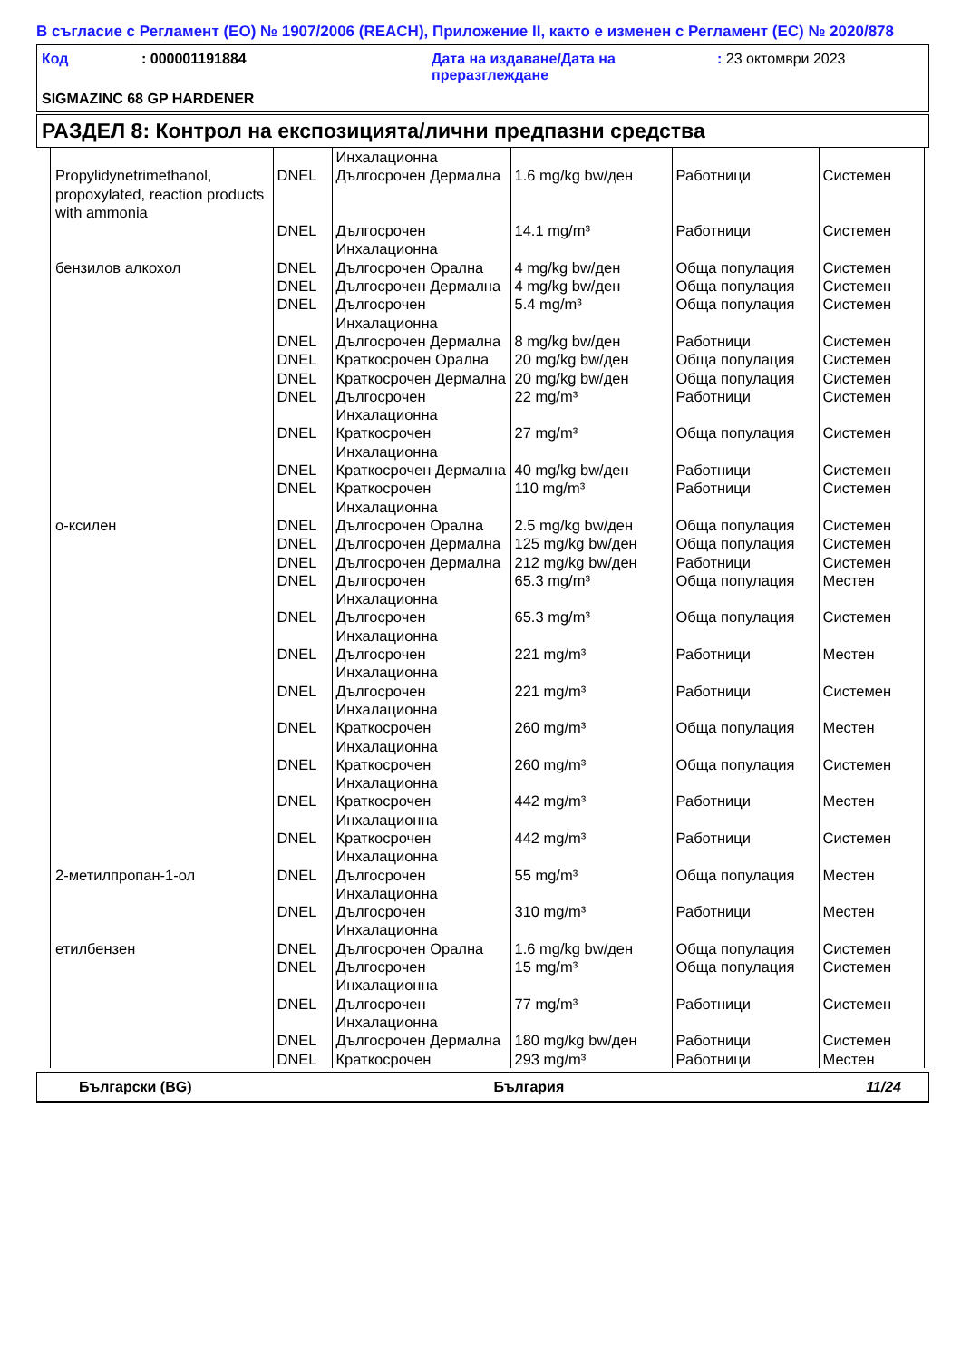В съгласие с Регламент (ЕО) № 1907/2006 (REACH), Приложение II, както е изменен с Регламент (ЕС) № 2020/878
| Код | : 000001191884 | Дата на издаване/Дата на преразглеждане | : 23 октомври 2023 |
SIGMAZINC 68 GP HARDENER
РАЗДЕЛ 8: Контрол на експозицията/лични предпазни средства
| Propylidynetrimethanol, propoxylated, reaction products with ammonia | DNEL | Инхалационна Дългосрочен Дермална | 1.6 mg/kg bw/ден | Работници | Системен |
| | DNEL | Дългосрочен Инхалационна | 14.1 mg/m³ | Работници | Системен |
| бензилов алкохол | DNEL | Дългосрочен Орална | 4 mg/kg bw/ден | Обща популация | Системен |
| | DNEL | Дългосрочен Дермална | 4 mg/kg bw/ден | Обща популация | Системен |
| | DNEL | Дългосрочен Инхалационна | 5.4 mg/m³ | Обща популация | Системен |
| | DNEL | Дългосрочен Дермална | 8 mg/kg bw/ден | Работници | Системен |
| | DNEL | Краткосрочен Орална | 20 mg/kg bw/ден | Обща популация | Системен |
| | DNEL | Краткосрочен Дермална | 20 mg/kg bw/ден | Обща популация | Системен |
| | DNEL | Дългосрочен Инхалационна | 22 mg/m³ | Работници | Системен |
| | DNEL | Краткосрочен Инхалационна | 27 mg/m³ | Обща популация | Системен |
| | DNEL | Краткосрочен Дермална | 40 mg/kg bw/ден | Работници | Системен |
| | DNEL | Краткосрочен Инхалационна | 110 mg/m³ | Работници | Системен |
| о-ксилен | DNEL | Дългосрочен Орална | 2.5 mg/kg bw/ден | Обща популация | Системен |
| | DNEL | Дългосрочен Дермална | 125 mg/kg bw/ден | Обща популация | Системен |
| | DNEL | Дългосрочен Дермална | 212 mg/kg bw/ден | Работници | Системен |
| | DNEL | Дългосрочен Инхалационна | 65.3 mg/m³ | Обща популация | Местен |
| | DNEL | Дългосрочен Инхалационна | 65.3 mg/m³ | Обща популация | Системен |
| | DNEL | Дългосрочен Инхалационна | 221 mg/m³ | Работници | Местен |
| | DNEL | Дългосрочен Инхалационна | 221 mg/m³ | Работници | Системен |
| | DNEL | Краткосрочен Инхалационна | 260 mg/m³ | Обща популация | Местен |
| | DNEL | Краткосрочен Инхалационна | 260 mg/m³ | Обща популация | Системен |
| | DNEL | Краткосрочен Инхалационна | 442 mg/m³ | Работници | Местен |
| | DNEL | Краткосрочен Инхалационна | 442 mg/m³ | Работници | Системен |
| 2-метилпропан-1-ол | DNEL | Дългосрочен Инхалационна | 55 mg/m³ | Обща популация | Местен |
| | DNEL | Дългосрочен Инхалационна | 310 mg/m³ | Работници | Местен |
| етилбензен | DNEL | Дългосрочен Орална | 1.6 mg/kg bw/ден | Обща популация | Системен |
| | DNEL | Дългосрочен Инхалационна | 15 mg/m³ | Обща популация | Системен |
| | DNEL | Дългосрочен Инхалационна | 77 mg/m³ | Работници | Системен |
| | DNEL | Дългосрочен Дермална | 180 mg/kg bw/ден | Работници | Системен |
| | DNEL | Краткосрочен | 293 mg/m³ | Работници | Местен |
Български (BG) България 11/24